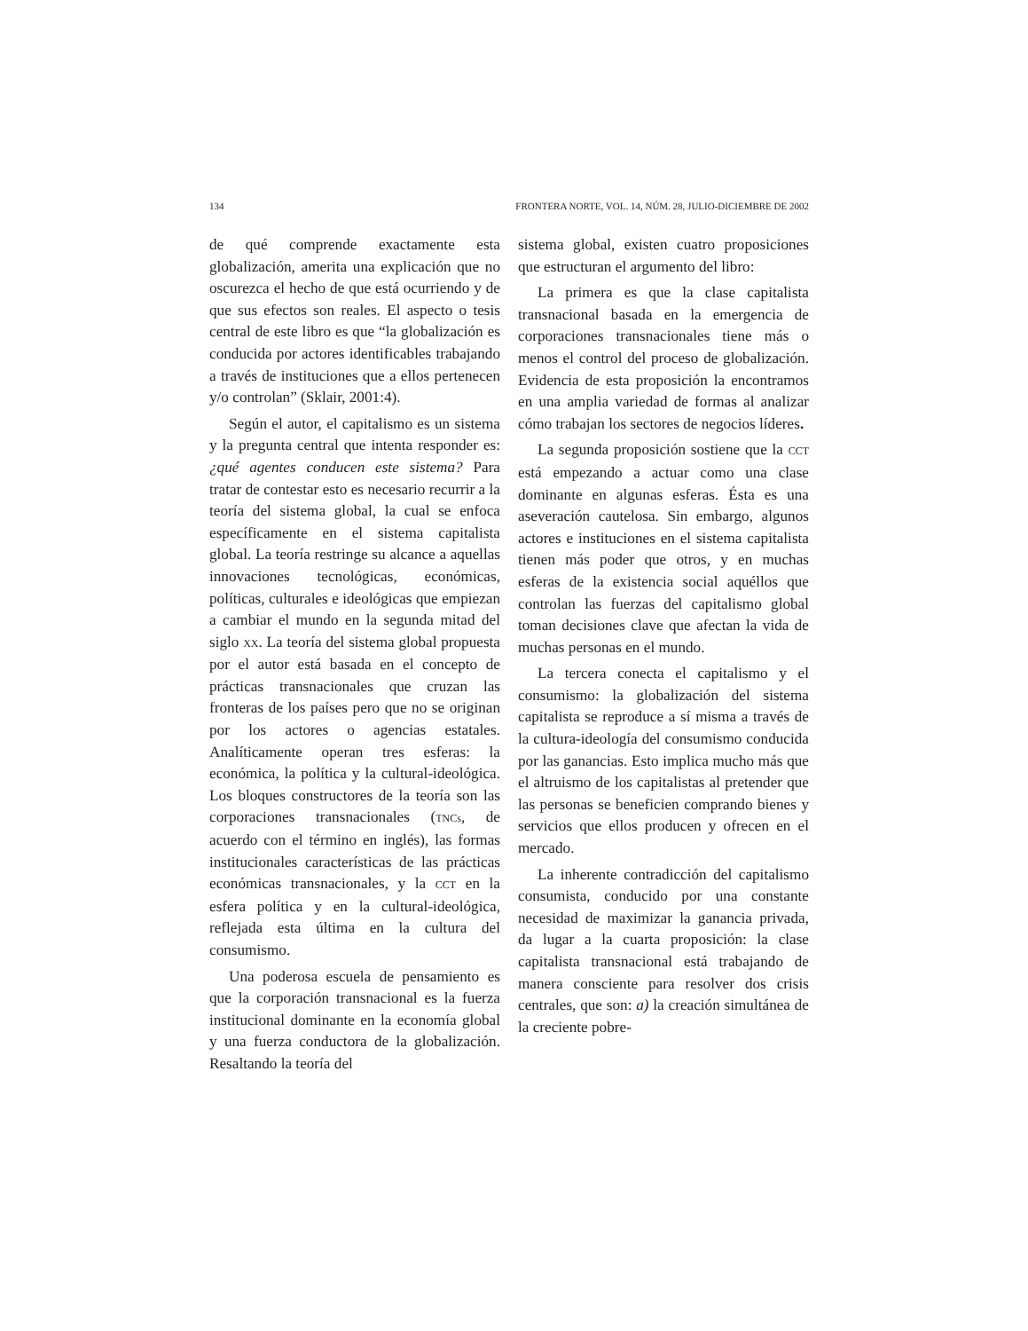134 FRONTERA NORTE, VOL. 14, NÚM. 28, JULIO-DICIEMBRE DE 2002
de qué comprende exactamente esta globalización, amerita una explicación que no oscurezca el hecho de que está ocurriendo y de que sus efectos son reales. El aspecto o tesis central de este libro es que “la globalización es conducida por actores identificables trabajando a través de instituciones que a ellos pertenecen y/o controlan” (Sklair, 2001:4).
Según el autor, el capitalismo es un sistema y la pregunta central que intenta responder es: ¿qué agentes conducen este sistema? Para tratar de contestar esto es necesario recurrir a la teoría del sistema global, la cual se enfoca específicamente en el sistema capitalista global. La teoría restringe su alcance a aquellas innovaciones tecnológicas, económicas, políticas, culturales e ideológicas que empiezan a cambiar el mundo en la segunda mitad del siglo XX. La teoría del sistema global propuesta por el autor está basada en el concepto de prácticas transnacionales que cruzan las fronteras de los países pero que no se originan por los actores o agencias estatales. Analíticamente operan tres esferas: la económica, la política y la cultural-ideológica. Los bloques constructores de la teoría son las corporaciones transnacionales (TNCs, de acuerdo con el término en inglés), las formas institucionales características de las prácticas económicas transnacionales, y la CCT en la esfera política y en la cultural-ideológica, reflejada esta última en la cultura del consumismo.
Una poderosa escuela de pensamiento es que la corporación transnacional es la fuerza institucional dominante en la economía global y una fuerza conductora de la globalización. Resaltando la teoría del
sistema global, existen cuatro proposiciones que estructuran el argumento del libro:
La primera es que la clase capitalista transnacional basada en la emergencia de corporaciones transnacionales tiene más o menos el control del proceso de globalización. Evidencia de esta proposición la encontramos en una amplia variedad de formas al analizar cómo trabajan los sectores de negocios líderes.
La segunda proposición sostiene que la CCT está empezando a actuar como una clase dominante en algunas esferas. Ésta es una aseveración cautelosa. Sin embargo, algunos actores e instituciones en el sistema capitalista tienen más poder que otros, y en muchas esferas de la existencia social aquéllos que controlan las fuerzas del capitalismo global toman decisiones clave que afectan la vida de muchas personas en el mundo.
La tercera conecta el capitalismo y el consumismo: la globalización del sistema capitalista se reproduce a sí misma a través de la cultura-ideología del consumismo conducida por las ganancias. Esto implica mucho más que el altruismo de los capitalistas al pretender que las personas se beneficien comprando bienes y servicios que ellos producen y ofrecen en el mercado.
La inherente contradicción del capitalismo consumista, conducido por una constante necesidad de maximizar la ganancia privada, da lugar a la cuarta proposición: la clase capitalista transnacional está trabajando de manera consciente para resolver dos crisis centrales, que son: a) la creación simultánea de la creciente pobre-